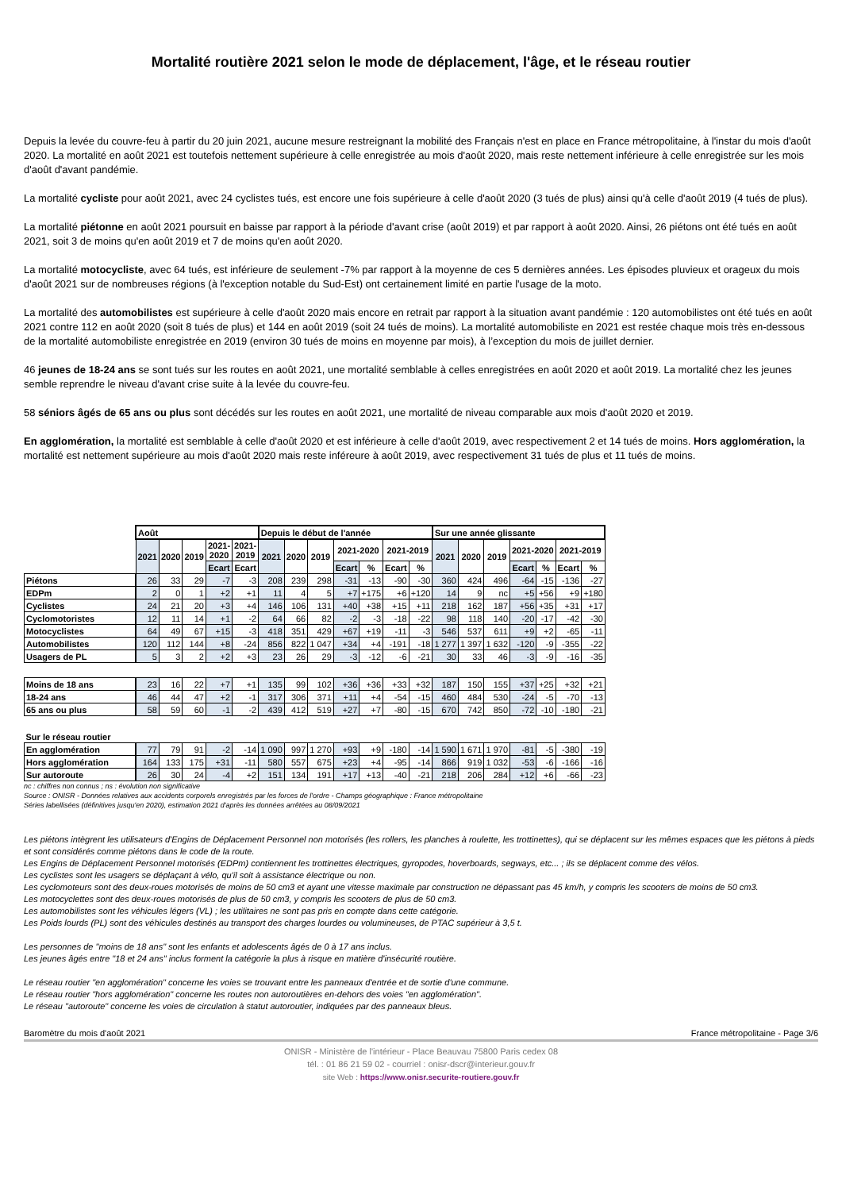Mortalité routière 2021 selon le mode de déplacement, l'âge, et le réseau routier
Depuis la levée du couvre-feu à partir du 20 juin 2021, aucune mesure restreignant la mobilité des Français n'est en place en France métropolitaine, à l'instar du mois d'août 2020. La mortalité en août 2021 est toutefois nettement supérieure à celle enregistrée au mois d'août 2020, mais reste nettement inférieure à celle enregistrée sur les mois d'août d'avant pandémie.
La mortalité cycliste pour août 2021, avec 24 cyclistes tués, est encore une fois supérieure à celle d'août 2020 (3 tués de plus) ainsi qu'à celle d'août 2019 (4 tués de plus).
La mortalité piétonne en août 2021 poursuit en baisse par rapport à la période d'avant crise (août 2019) et par rapport à août 2020. Ainsi, 26 piétons ont été tués en août 2021, soit 3 de moins qu'en août 2019 et 7 de moins qu'en août 2020.
La mortalité motocycliste, avec 64 tués, est inférieure de seulement -7% par rapport à la moyenne de ces 5 dernières années. Les épisodes pluvieux et orageux du mois d'août 2021 sur de nombreuses régions (à l'exception notable du Sud-Est) ont certainement limité en partie l'usage de la moto.
La mortalité des automobilistes est supérieure à celle d'août 2020 mais encore en retrait par rapport à la situation avant pandémie : 120 automobilistes ont été tués en août 2021 contre 112 en août 2020 (soit 8 tués de plus) et 144 en août 2019 (soit 24 tués de moins). La mortalité automobiliste en 2021 est restée chaque mois très en-dessous de la mortalité automobiliste enregistrée en 2019 (environ 30 tués de moins en moyenne par mois), à l’exception du mois de juillet dernier.
46 jeunes de 18-24 ans se sont tués sur les routes en août 2021, une mortalité semblable à celles enregistrées en août 2020 et août 2019. La mortalité chez les jeunes semble reprendre le niveau d'avant crise suite à la levée du couvre-feu.
58 séniors âgés de 65 ans ou plus sont décédés sur les routes en août 2021, une mortalité de niveau comparable aux mois d'août 2020 et 2019.
En agglomération, la mortalité est semblable à celle d'août 2020 et est inférieure à celle d'août 2019, avec respectivement 2 et 14 tués de moins. Hors agglomération, la mortalité est nettement supérieure au mois d'août 2020 mais reste inféreure à août 2019, avec respectivement 31 tués de plus et 11 tués de moins.
| | Août | | | | | Depuis le début de l'année | | | | | | | Sur une année glissante | | | | | | |
| | 2021 | 2020 | 2019 | 2021- 2020 | 2021- 2019 | 2021 | 2020 | 2019 | 2021-2020 | | 2021-2019 | | 2021 | 2020 | 2019 | 2021-2020 | | 2021-2019 | |
| | | | | Ecart | Ecart | | | | Ecart | % | Ecart | % | | | | Ecart | % | Ecart | % |
| Piétons | 26 | 33 | 29 | -7 | -3 | 208 | 239 | 298 | -31 | -13 | -90 | -30 | 360 | 424 | 496 | -64 | -15 | -136 | -27 |
| EDPm | 2 | 0 | 1 | +2 | +1 | 11 | 4 | 5 | +7 | +175 | +6 | +120 | 14 | 9 | nc | +5 | +56 | +9 | +180 |
| Cyclistes | 24 | 21 | 20 | +3 | +4 | 146 | 106 | 131 | +40 | +38 | +15 | +11 | 218 | 162 | 187 | +56 | +35 | +31 | +17 |
| Cyclomotoristes | 12 | 11 | 14 | +1 | -2 | 64 | 66 | 82 | -2 | -3 | -18 | -22 | 98 | 118 | 140 | -20 | -17 | -42 | -30 |
| Motocyclistes | 64 | 49 | 67 | +15 | -3 | 418 | 351 | 429 | +67 | +19 | -11 | -3 | 546 | 537 | 611 | +9 | +2 | -65 | -11 |
| Automobilistes | 120 | 112 | 144 | +8 | -24 | 856 | 822 | 1 047 | +34 | +4 | -191 | -18 | 1 277 | 1 397 | 1 632 | -120 | -9 | -355 | -22 |
| Usagers de PL | 5 | 3 | 2 | +2 | +3 | 23 | 26 | 29 | -3 | -12 | -6 | -21 | 30 | 33 | 46 | -3 | -9 | -16 | -35 |
| Moins de 18 ans | 23 | 16 | 22 | +7 | +1 | 135 | 99 | 102 | +36 | +36 | +33 | +32 | 187 | 150 | 155 | +37 | +25 | +32 | +21 |
| 18-24 ans | 46 | 44 | 47 | +2 | -1 | 317 | 306 | 371 | +11 | +4 | -54 | -15 | 460 | 484 | 530 | -24 | -5 | -70 | -13 |
| 65 ans ou plus | 58 | 59 | 60 | -1 | -2 | 439 | 412 | 519 | +27 | +7 | -80 | -15 | 670 | 742 | 850 | -72 | -10 | -180 | -21 |
| Sur le réseau routier | | | | | | | | | | | | | | | | | | | |
| En agglomération | 77 | 79 | 91 | -2 | -14 | 1 090 | 997 | 1 270 | +93 | +9 | -180 | -14 | 1 590 | 1 671 | 1 970 | -81 | -5 | -380 | -19 |
| Hors agglomération | 164 | 133 | 175 | +31 | -11 | 580 | 557 | 675 | +23 | +4 | -95 | -14 | 866 | 919 | 1 032 | -53 | -6 | -166 | -16 |
| Sur autoroute | 26 | 30 | 24 | -4 | +2 | 151 | 134 | 191 | +17 | +13 | -40 | -21 | 218 | 206 | 284 | +12 | +6 | -66 | -23 |
nc : chiffres non connus ; ns : évolution non significative
Source : ONISR - Données relatives aux accidents corporels enregistrés par les forces de l'ordre - Champs géographique : France métropolitaine
Séries labellisées (définitives jusqu'en 2020), estimation 2021 d'après les données arrêtées au 08/09/2021
Les piétons intègrent les utilisateurs d'Engins de Déplacement Personnel non motorisés (les rollers, les planches à roulette, les trottinettes), qui se déplacent sur les mêmes espaces que les piétons à pieds et sont considérés comme piétons dans le code de la route.
Les Engins de Déplacement Personnel motorisés (EDPm) contiennent les trottinettes électriques, gyropodes, hoverboards, segways, etc... ; ils se déplacent comme des vélos.
Les cyclistes sont les usagers se déplaçant à vélo, qu'il soit à assistance électrique ou non.
Les cyclomoteurs sont des deux-roues motorisés de moins de 50 cm3 et ayant une vitesse maximale par construction ne dépassant pas 45 km/h, y compris les scooters de moins de 50 cm3.
Les motocyclettes sont des deux-roues motorisés de plus de 50 cm3, y compris les scooters de plus de 50 cm3.
Les automobilistes sont les véhicules légers (VL) ; les utilitaires ne sont pas pris en compte dans cette catégorie.
Les Poids lourds (PL) sont des véhicules destinés au transport des charges lourdes ou volumineuses, de PTAC supérieur à 3,5 t.
Les personnes de "moins de 18 ans" sont les enfants et adolescents âgés de 0 à 17 ans inclus.
Les jeunes âgés entre "18 et 24 ans" inclus forment la catégorie la plus à risque en matière d'insécurité routière.
Le réseau routier "en agglomération" concerne les voies se trouvant entre les panneaux d'entrée et de sortie d'une commune.
Le réseau routier "hors agglomération" concerne les routes non autoroutières en-dehors des voies "en agglomération".
Le réseau "autoroute" concerne les voies de circulation à statut autoroutier, indiquées par des panneaux bleus.
Baromètre du mois d'août 2021 France métropolitaine - Page 3/6
ONISR - Ministère de l'intérieur - Place Beauvau 75800 Paris cedex 08
tél. : 01 86 21 59 02 - courriel : onisr-dscr@interieur.gouv.fr
site Web : https://www.onisr.securite-routiere.gouv.fr